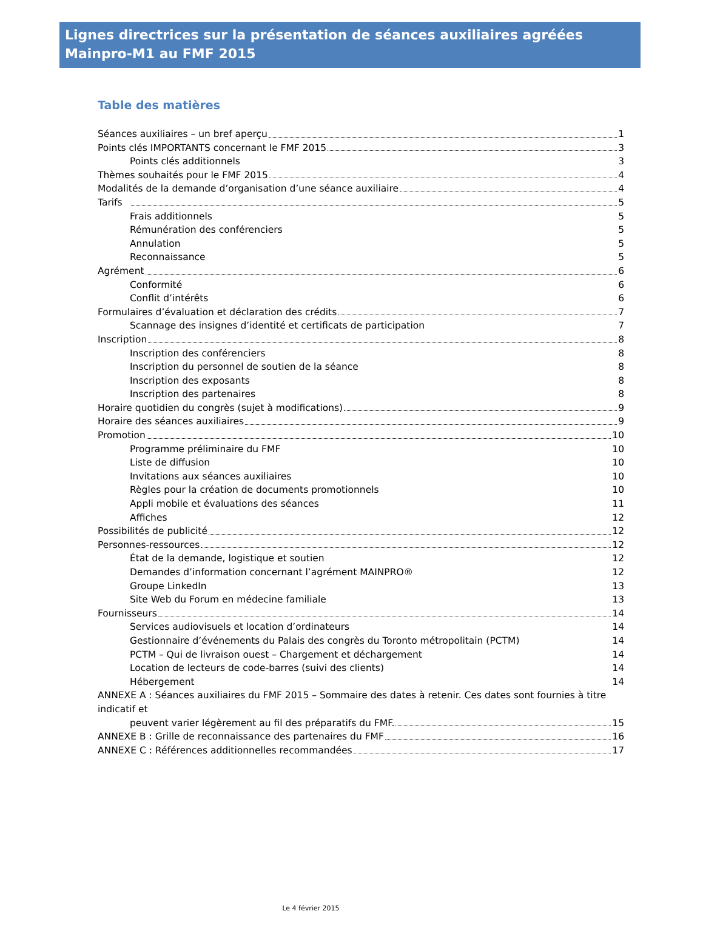Lignes directrices sur la présentation de séances auxiliaires agréées Mainpro-M1 au FMF 2015
Table des matières
Séances auxiliaires – un bref aperçu 1
Points clés IMPORTANTS concernant le FMF 2015 3
Points clés additionnels 3
Thèmes souhaités pour le FMF 2015 4
Modalités de la demande d’organisation d’une séance auxiliaire 4
Tarifs 5
Frais additionnels 5
Rémunération des conférenciers 5
Annulation 5
Reconnaissance 5
Agrément 6
Conformité 6
Conflit d’intérêts 6
Formulaires d’évaluation et déclaration des crédits 7
Scannage des insignes d’identité et certificats de participation 7
Inscription 8
Inscription des conférenciers 8
Inscription du personnel de soutien de la séance 8
Inscription des exposants 8
Inscription des partenaires 8
Horaire quotidien du congrès (sujet à modifications) 9
Horaire des séances auxiliaires 9
Promotion 10
Programme préliminaire du FMF 10
Liste de diffusion 10
Invitations aux séances auxiliaires 10
Règles pour la création de documents promotionnels 10
Appli mobile et évaluations des séances 11
Affiches 12
Possibilités de publicité 12
Personnes-ressources 12
État de la demande, logistique et soutien 12
Demandes d’information concernant l’agrément MAINPRO® 12
Groupe LinkedIn 13
Site Web du Forum en médecine familiale 13
Fournisseurs 14
Services audiovisuels et location d’ordinateurs 14
Gestionnaire d’événements du Palais des congrès du Toronto métropolitain (PCTM) 14
PCTM – Qui de livraison ouest – Chargement et déchargement 14
Location de lecteurs de code-barres (suivi des clients) 14
Hébergement 14
ANNEXE A : Séances auxiliaires du FMF 2015 – Sommaire des dates à retenir. Ces dates sont fournies à titre indicatif et
peuvent varier légèrement au fil des préparatifs du FMF. 15
ANNEXE B : Grille de reconnaissance des partenaires du FMF 16
ANNEXE C : Références additionnelles recommandées 17
Le 4 février 2015